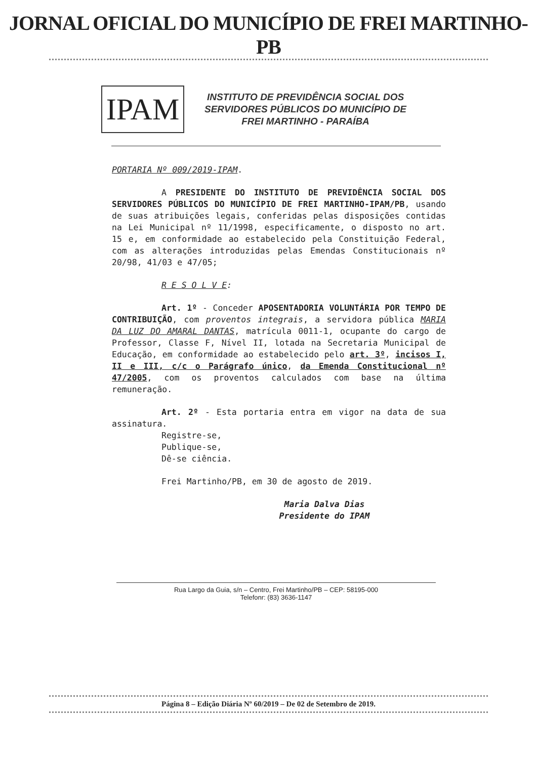JORNAL OFICIAL DO MUNICÍPIO DE FREI MARTINHO-PB
IPAM
INSTITUTO DE PREVIDÊNCIA SOCIAL DOS
SERVIDORES PÚBLICOS DO MUNICÍPIO DE
FREI MARTINHO - PARAÍBA
PORTARIA Nº 009/2019-IPAM.
A PRESIDENTE DO INSTITUTO DE PREVIDÊNCIA SOCIAL DOS SERVIDORES PÚBLICOS DO MUNICÍPIO DE FREI MARTINHO-IPAM/PB, usando de suas atribuições legais, conferidas pelas disposições contidas na Lei Municipal nº 11/1998, especificamente, o disposto no art. 15 e, em conformidade ao estabelecido pela Constituição Federal, com as alterações introduzidas pelas Emendas Constitucionais nº 20/98, 41/03 e 47/05;
R E S O L V E:
Art. 1º - Conceder APOSENTADORIA VOLUNTÁRIA POR TEMPO DE CONTRIBUIÇÃO, com proventos integrais, a servidora pública MARIA DA LUZ DO AMARAL DANTAS, matrícula 0011-1, ocupante do cargo de Professor, Classe F, Nível II, lotada na Secretaria Municipal de Educação, em conformidade ao estabelecido pelo art. 3º, incisos I, II e III, c/c o Parágrafo único, da Emenda Constitucional nº 47/2005, com os proventos calculados com base na última remuneração.
Art. 2º - Esta portaria entra em vigor na data de sua assinatura.
Registre-se,
Publique-se,
Dê-se ciência.
Frei Martinho/PB, em 30 de agosto de 2019.
Maria Dalva Dias
Presidente do IPAM
Rua Largo da Guia, s/n – Centro, Frei Martinho/PB – CEP: 58195-000
Telefonr: (83) 3636-1147
Página 8 – Edição Diária Nº 60/2019 – De 02 de Setembro de 2019.